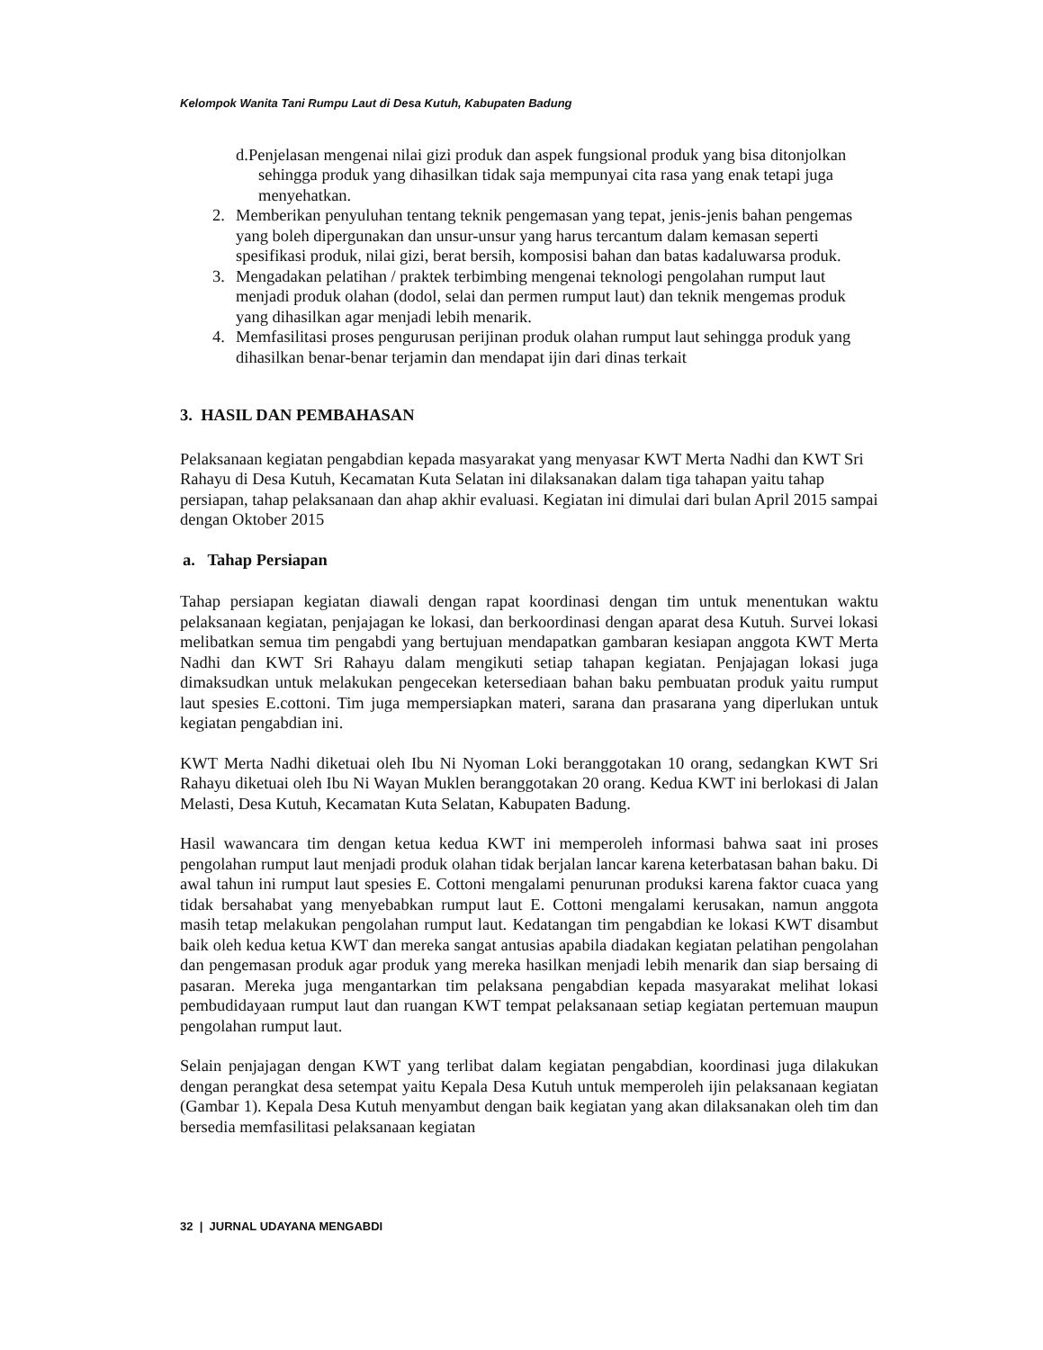Kelompok Wanita Tani Rumpu Laut di Desa Kutuh, Kabupaten Badung
d.Penjelasan mengenai nilai gizi produk dan aspek fungsional produk yang bisa ditonjolkan sehingga produk yang dihasilkan tidak saja mempunyai cita rasa yang enak tetapi juga menyehatkan.
2. Memberikan penyuluhan tentang teknik pengemasan yang tepat, jenis-jenis bahan pengemas yang boleh dipergunakan dan unsur-unsur yang harus tercantum dalam kemasan seperti spesifikasi produk, nilai gizi, berat bersih, komposisi bahan dan batas kadaluwarsa produk.
3. Mengadakan pelatihan / praktek terbimbing mengenai teknologi pengolahan rumput laut menjadi produk olahan (dodol, selai dan permen rumput laut) dan teknik mengemas produk yang dihasilkan agar menjadi lebih menarik.
4. Memfasilitasi proses pengurusan perijinan produk olahan rumput laut sehingga produk yang dihasilkan benar-benar terjamin dan mendapat ijin dari dinas terkait
3. HASIL DAN PEMBAHASAN
Pelaksanaan kegiatan pengabdian kepada masyarakat yang menyasar KWT Merta Nadhi dan KWT Sri Rahayu di Desa Kutuh, Kecamatan Kuta Selatan ini dilaksanakan dalam tiga tahapan yaitu tahap persiapan, tahap pelaksanaan dan ahap akhir evaluasi. Kegiatan ini dimulai dari bulan April 2015 sampai dengan Oktober 2015
a. Tahap Persiapan
Tahap persiapan kegiatan diawali dengan rapat koordinasi dengan tim untuk menentukan waktu pelaksanaan kegiatan, penjajagan ke lokasi, dan berkoordinasi dengan aparat desa Kutuh. Survei lokasi melibatkan semua tim pengabdi yang bertujuan mendapatkan gambaran kesiapan anggota KWT Merta Nadhi dan KWT Sri Rahayu dalam mengikuti setiap tahapan kegiatan. Penjajagan lokasi juga dimaksudkan untuk melakukan pengecekan ketersediaan bahan baku pembuatan produk yaitu rumput laut spesies E.cottoni. Tim juga mempersiapkan materi, sarana dan prasarana yang diperlukan untuk kegiatan pengabdian ini.
KWT Merta Nadhi diketuai oleh Ibu Ni Nyoman Loki beranggotakan 10 orang, sedangkan KWT Sri Rahayu diketuai oleh Ibu Ni Wayan Muklen beranggotakan 20 orang. Kedua KWT ini berlokasi di Jalan Melasti, Desa Kutuh, Kecamatan Kuta Selatan, Kabupaten Badung.
Hasil wawancara tim dengan ketua kedua KWT ini memperoleh informasi bahwa saat ini proses pengolahan rumput laut menjadi produk olahan tidak berjalan lancar karena keterbatasan bahan baku. Di awal tahun ini rumput laut spesies E. Cottoni mengalami penurunan produksi karena faktor cuaca yang tidak bersahabat yang menyebabkan rumput laut E. Cottoni mengalami kerusakan, namun anggota masih tetap melakukan pengolahan rumput laut. Kedatangan tim pengabdian ke lokasi KWT disambut baik oleh kedua ketua KWT dan mereka sangat antusias apabila diadakan kegiatan pelatihan pengolahan dan pengemasan produk agar produk yang mereka hasilkan menjadi lebih menarik dan siap bersaing di pasaran. Mereka juga mengantarkan tim pelaksana pengabdian kepada masyarakat melihat lokasi pembudidayaan rumput laut dan ruangan KWT tempat pelaksanaan setiap kegiatan pertemuan maupun pengolahan rumput laut.
Selain penjajagan dengan KWT yang terlibat dalam kegiatan pengabdian, koordinasi juga dilakukan dengan perangkat desa setempat yaitu Kepala Desa Kutuh untuk memperoleh ijin pelaksanaan kegiatan (Gambar 1). Kepala Desa Kutuh menyambut dengan baik kegiatan yang akan dilaksanakan oleh tim dan bersedia memfasilitasi pelaksanaan kegiatan
32 | JURNAL UDAYANA MENGABDI